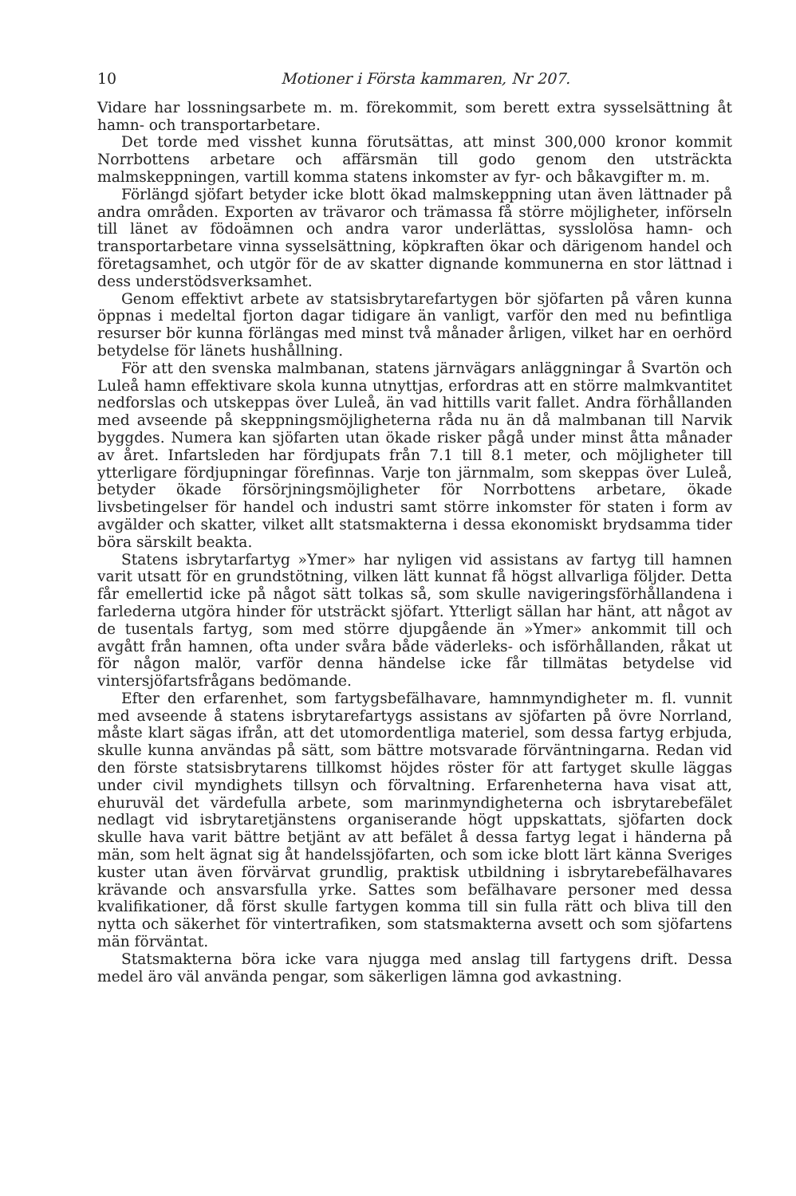10 Motioner i Första kammaren, Nr 207.
Vidare har lossningsarbete m. m. förekommit, som berett extra sysselsättning åt hamn- och transportarbetare.
Det torde med visshet kunna förutsättas, att minst 300,000 kronor kommit Norrbottens arbetare och affärsmän till godo genom den utsträckta malmskeppningen, vartill komma statens inkomster av fyr- och båkavgifter m. m.
Förlängd sjöfart betyder icke blott ökad malmskeppning utan även lättnader på andra områden. Exporten av trävaror och trämassa få större möjligheter, införseln till länet av födoämnen och andra varor underlättas, sysslolösa hamn- och transportarbetare vinna sysselsättning, köpkraften ökar och därigenom handel och företagsamhet, och utgör för de av skatter dignande kommunerna en stor lättnad i dess understödsverksamhet.
Genom effektivt arbete av statsisbrytarefartygen bör sjöfarten på våren kunna öppnas i medeltal fjorton dagar tidigare än vanligt, varför den med nu befintliga resurser bör kunna förlängas med minst två månader årligen, vilket har en oerhörd betydelse för länets hushållning.
För att den svenska malmbanan, statens järnvägars anläggningar å Svartön och Luleå hamn effektivare skola kunna utnyttjas, erfordras att en större malmkvantitet nedforslas och utskeppas över Luleå, än vad hittills varit fallet. Andra förhållanden med avseende på skeppningsmöjligheterna råda nu än då malmbanan till Narvik byggdes. Numera kan sjöfarten utan ökade risker pågå under minst åtta månader av året. Infartsleden har fördjupats från 7.1 till 8.1 meter, och möjligheter till ytterligare fördjupningar förefinnas. Varje ton järnmalm, som skeppas över Luleå, betyder ökade försörjningsmöjligheter för Norrbottens arbetare, ökade livsbetingelser för handel och industri samt större inkomster för staten i form av avgälder och skatter, vilket allt statsmakterna i dessa ekonomiskt brydsamma tider böra särskilt beakta.
Statens isbrytarfartyg »Ymer» har nyligen vid assistans av fartyg till hamnen varit utsatt för en grundstötning, vilken lätt kunnat få högst allvarliga följder. Detta får emellertid icke på något sätt tolkas så, som skulle navigeringsförhållandena i farlederna utgöra hinder för utsträckt sjöfart. Ytterligt sällan har hänt, att något av de tusentals fartyg, som med större djupgående än »Ymer» ankommit till och avgått från hamnen, ofta under svåra både väderleks- och isförhållanden, råkat ut för någon malör, varför denna händelse icke får tillmätas betydelse vid vintersjöfartsfrågans bedömande.
Efter den erfarenhet, som fartygsbefälhavare, hamnmyndigheter m. fl. vunnit med avseende å statens isbrytarefartygs assistans av sjöfarten på övre Norrland, måste klart sägas ifrån, att det utomordentliga materiel, som dessa fartyg erbjuda, skulle kunna användas på sätt, som bättre motsvarade förväntningarna. Redan vid den förste statsisbrytarens tillkomst höjdes röster för att fartyget skulle läggas under civil myndighets tillsyn och förvaltning. Erfarenheterna hava visat att, ehuruväl det värdefulla arbete, som marinmyndigheterna och isbrytarebefälet nedlagt vid isbrytaretjänstens organiserande högt uppskattats, sjöfarten dock skulle hava varit bättre betjänt av att befälet å dessa fartyg legat i händerna på män, som helt ägnat sig åt handelssjöfarten, och som icke blott lärt känna Sveriges kuster utan även förvärvat grundlig, praktisk utbildning i isbrytarebefälhavares krävande och ansvarsfulla yrke. Sattes som befälhavare personer med dessa kvalifikationer, då först skulle fartygen komma till sin fulla rätt och bliva till den nytta och säkerhet för vintertrafiken, som statsmakterna avsett och som sjöfartens män förväntat.
Statsmakterna böra icke vara njugga med anslag till fartygens drift. Dessa medel äro väl använda pengar, som säkerligen lämna god avkastning.